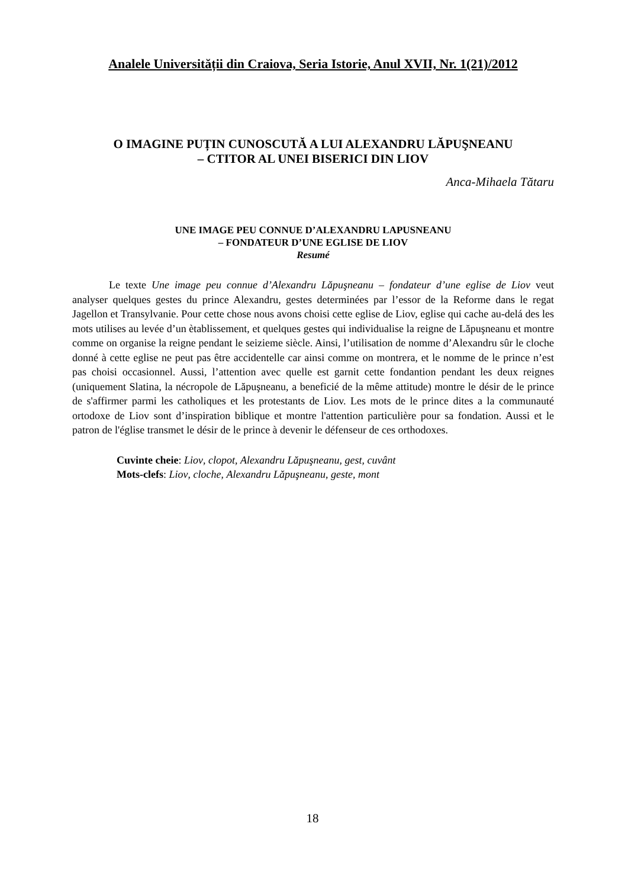Analele Universității din Craiova, Seria Istorie, Anul XVII, Nr. 1(21)/2012
O IMAGINE PUȚIN CUNOSCUTĂ A LUI ALEXANDRU LĂPUŞNEANU
– CTITOR AL UNEI BISERICI DIN LIOV
Anca-Mihaela Tătaru
UNE IMAGE PEU CONNUE D’ALEXANDRU LAPUSNEANU
– FONDATEUR D’UNE EGLISE DE LIOV
Resumé
Le texte Une image peu connue d’Alexandru Lăpuşneanu – fondateur d’une eglise de Liov veut analyser quelques gestes du prince Alexandru, gestes determinées par l’essor de la Reforme dans le regat Jagellon et Transylvanie. Pour cette chose nous avons choisi cette eglise de Liov, eglise qui cache au-delá des les mots utilises au levée d’un ètablissement, et quelques gestes qui individualise la reigne de Lăpuşneanu et montre comme on organise la reigne pendant le seizieme siècle. Ainsi, l’utilisation de nomme d’Alexandru sûr le cloche donné à cette eglise ne peut pas être accidentelle car ainsi comme on montrera, et le nomme de le prince n’est pas choisi occasionnel. Aussi, l’attention avec quelle est garnit cette fondantion pendant les deux reignes (uniquement Slatina, la nécropole de Lăpuşneanu, a beneficié de la même attitude) montre le désir de le prince de s'affirmer parmi les catholiques et les protestants de Liov. Les mots de le prince dites a la communauté ortodoxe de Liov sont d’inspiration biblique et montre l'attention particulière pour sa fondation. Aussi et le patron de l'église transmet le désir de le prince à devenir le défenseur de ces orthodoxes.
Cuvinte cheie: Liov, clopot, Alexandru Lăpuşneanu, gest, cuvânt
Mots-clefs: Liov, cloche, Alexandru Lăpuşneanu, geste, mont
18